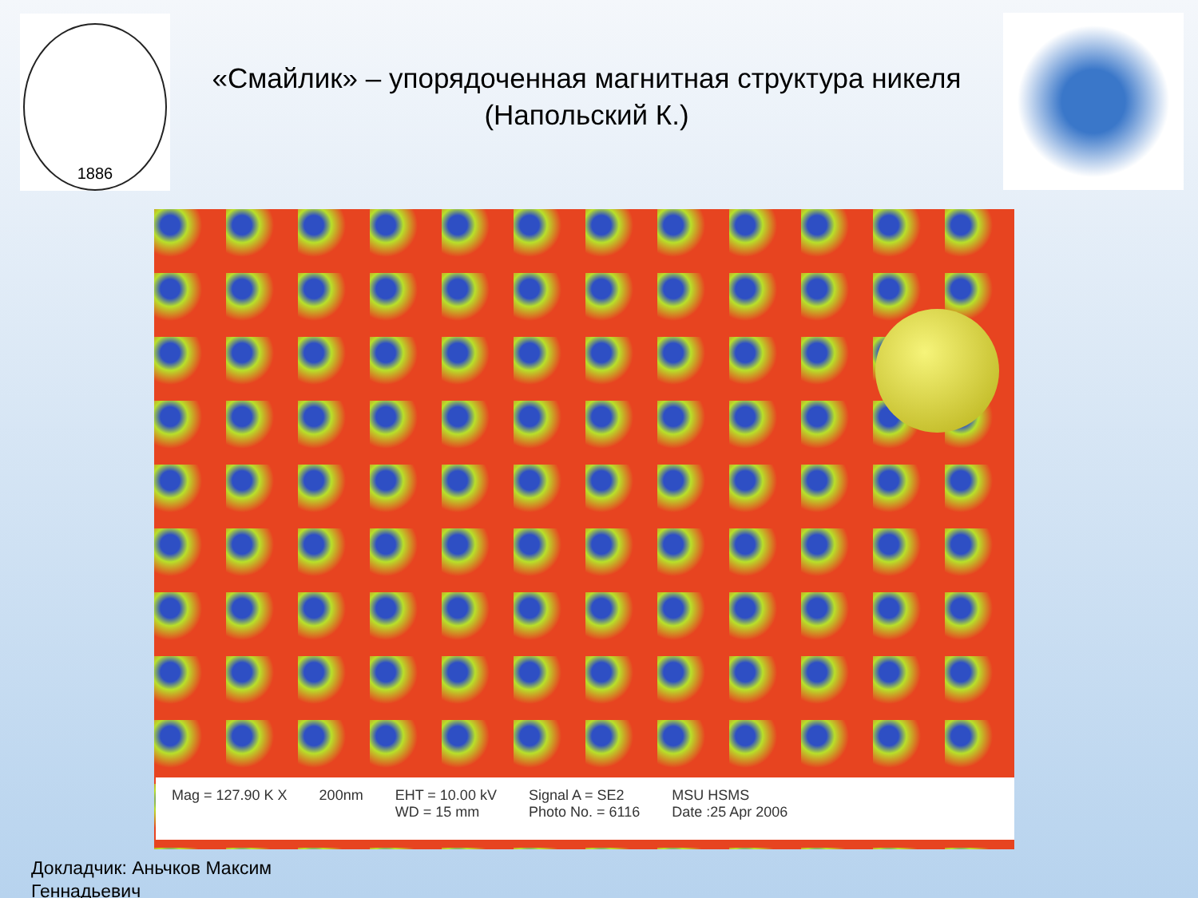1886
«Смайлик» – упорядоченная магнитная структура никеля
(Напольский К.)
Mag = 127.90 K X 200nm EHT = 10.00 kV
WD = 15 mm
Signal A = SE2
Photo No. = 6116
MSU HSMS
Date :25 Apr 2006
Докладчик: Аньчков Максим
Геннадьевич